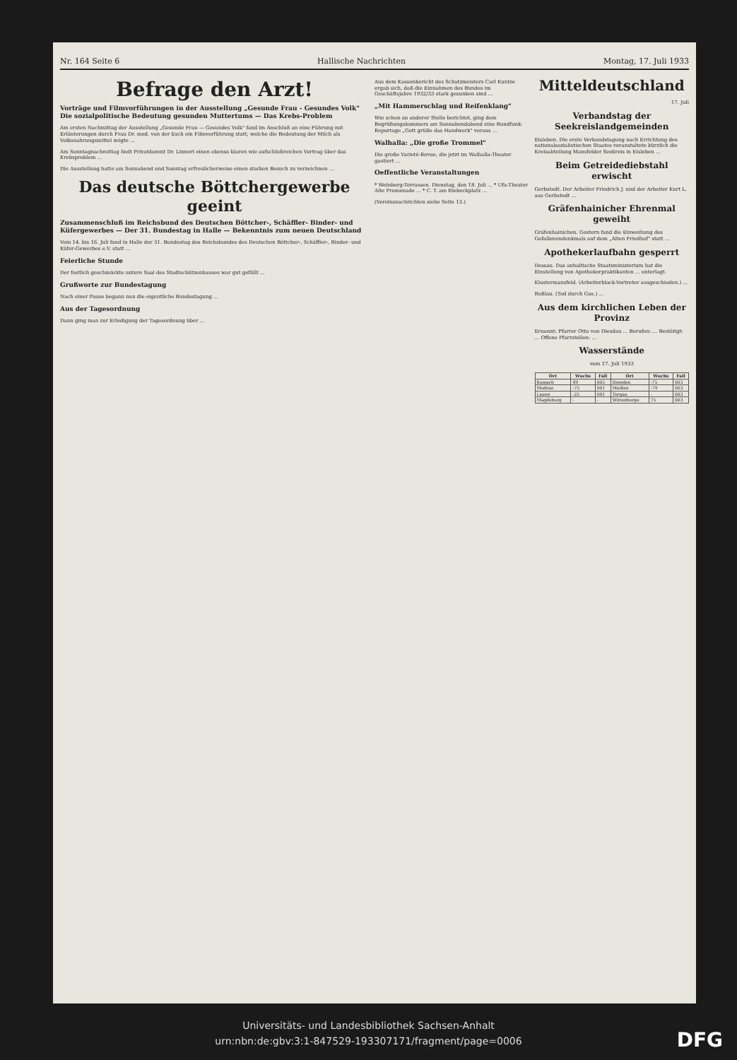Nr. 164 Seite 6 Hallische Nachrichten Montag, 17. Juli 1933
Befrage den Arzt!
Vorträge und Filmvorführungen in der Ausstellung „Gesunde Frau - Gesundes Volk" Die sozialpolitische Bedeutung gesunden Muttertums — Das Krebs-Problem
Am ersten Nachmittag der Ausstellung „Gesunde Frau — Gesundes Volk" fand im Anschluß an eine Führung mit Erläuterungen durch Frau Dr. med. von der Esch ein Filmvorführung statt, welche die Bedeutung der Milch als Volksnahrungsmittel zeigte ...
Am Sonntagnachmittag hielt Privatdozent Dr. Linnert einen ebenso klaren wie aufschlußreichen Vortrag über das Krebsproblem ...
Die Ausstellung hatte am Sonnabend und Sonntag erfreulicherweise einen starken Besuch zu verzeichnen ...
Das deutsche Böttchergewerbe geeint
Zusammenschluß im Reichsbund des Deutschen Böttcher-, Schäffler- Binder- und Küfergewerbes — Der 31. Bundestag in Halle — Bekenntnis zum neuen Deutschland
Vom 14. bis 16. Juli fand in Halle der 31. Bundestag des Reichsbundes des Deutschen Böttcher-, Schäffler-, Binder- und Küfer-Gewerbes e.V. statt ...
Feierliche Stunde
Der festlich geschmückte untere Saal des Stadtschützenhauses war gut gefüllt ...
Grußworte zur Bundestagung
Nach einer Pause begann nun die eigentliche Bundestagung ...
Aus der Tagesordnung
Dann ging man zur Erledigung der Tagesordnung über ...
Aus dem Kassenbericht des Schatzmeisters Carl Kuntze ergab sich, daß die Einnahmen des Bundes im Geschäftsjahre 1932/33 stark gesunken sind ...
„Mit Hammerschlag und Reifenklang"
Wie schon an anderer Stelle berichtet, ging dem Begrüßungskommers am Sonnabendabend eine Rundfunk-Reportage „Gott grüße das Handwerk" voraus ...
Walhalla: „Die große Trommel"
Die große Varieté-Revue, die jetzt im Walhalla-Theater gastiert ...
Oeffentliche Veranstaltungen
* Weinberg-Terrassen. Dienstag, den 18. Juli ... * Ufa-Theater Alte Promenade ... * C. T. am Riebeckplatz ...
(Vereinsnachrichten siehe Seite 13.)
Mitteldeutschland
17. Juli
Verbandstag der Seekreislandgemeinden
Eisleben. Die erste Verbandstagung nach Errichtung des nationalsozialistischen Staates veranstaltete kürzlich die Kreisabteilung Mansfelder Seekreis in Eisleben ...
Beim Getreidediebstahl erwischt
Gerbstedt. Der Arbeiter Friedrich J. und der Arbeiter Kurt L. aus Gerbstedt ...
Gräfenhainicher Ehrenmal geweiht
Gräfenhainichen. Gestern fand die Einweihung des Gefallenendenkmals auf dem „Alten Friedhof" statt ...
Apothekerlaufbahn gesperrt
Dessau. Das anhaltische Staatsministerium hat die Einstellung von Apothekerpraktikanten ... unterlagt.
Klostermansfeld. (Arbeiterblock-Vertreter ausgeschieden.) ...
Roßlau. (Tod durch Gas.) ...
Aus dem kirchlichen Leben der Provinz
Ernannt: Pfarrer Otto von Diesdau ... Berufen: ... Bestätigt: ... Offene Pfarrstellen: ...
Wasserstände
vom 17. Juli 1933
| Ort | Wuchs | Fall | Ort | Wuchs | Fall |
| --- | --- | --- | --- | --- | --- |
| Kamarit | 49 | 005 | Dresden | -75 | 003 |
| Modran | -75 | 001 | Meißen | -79 | 003 |
| Lauen | -25 | 001 | Torgau | - | 003 |
| Magdeburg | - | - | Wittenberge | 75 | 003 |
Universitäts- und Landesbibliothek Sachsen-Anhalt
urn:nbn:de:gbv:3:1-847529-193307171/fragment/page=0006
DFG